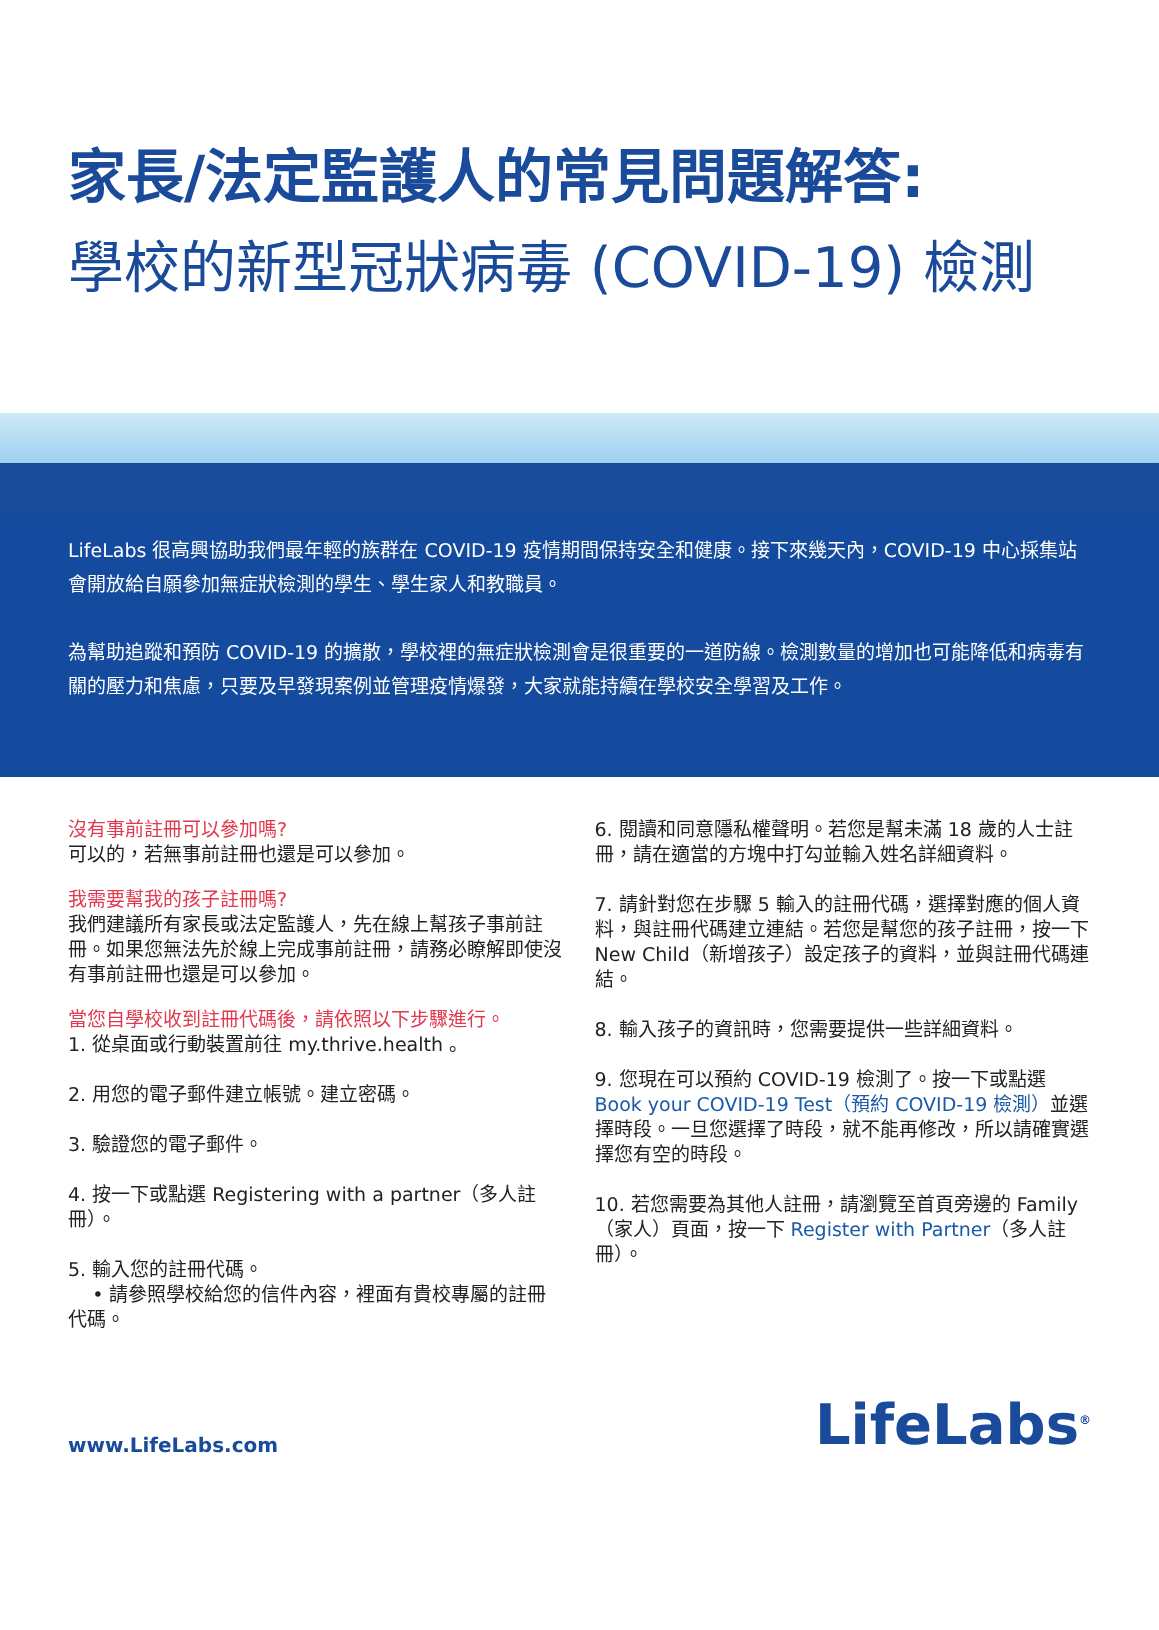家長/法定監護人的常見問題解答:
學校的新型冠狀病毒 (COVID-19) 檢測
LifeLabs 很高興協助我們最年輕的族群在 COVID-19 疫情期間保持安全和健康。接下來幾天內，COVID-19 中心採集站會開放給自願參加無症狀檢測的學生、學生家人和教職員。
為幫助追蹤和預防 COVID-19 的擴散，學校裡的無症狀檢測會是很重要的一道防線。檢測數量的增加也可能降低和病毒有關的壓力和焦慮，只要及早發現案例並管理疫情爆發，大家就能持續在學校安全學習及工作。
沒有事前註冊可以參加嗎?
可以的，若無事前註冊也還是可以參加。
我需要幫我的孩子註冊嗎?
我們建議所有家長或法定監護人，先在線上幫孩子事前註冊。如果您無法先於線上完成事前註冊，請務必瞭解即使沒有事前註冊也還是可以參加。
當您自學校收到註冊代碼後，請依照以下步驟進行。
1. 從桌面或行動裝置前往 my.thrive.health 。
2. 用您的電子郵件建立帳號。建立密碼。
3. 驗證您的電子郵件。
4. 按一下或點選 Registering with a partner（多人註冊）。
5. 輸入您的註冊代碼。
• 請參照學校給您的信件內容，裡面有貴校專屬的註冊代碼。
6. 閱讀和同意隱私權聲明。若您是幫未滿 18 歲的人士註冊，請在適當的方塊中打勾並輸入姓名詳細資料。
7. 請針對您在步驟 5 輸入的註冊代碼，選擇對應的個人資料，與註冊代碼建立連結。若您是幫您的孩子註冊，按一下 New Child（新增孩子）設定孩子的資料，並與註冊代碼連結。
8. 輸入孩子的資訊時，您需要提供一些詳細資料。
9. 您現在可以預約 COVID-19 檢測了。按一下或點選 Book your COVID-19 Test（預約 COVID-19 檢測）並選擇時段。一旦您選擇了時段，就不能再修改，所以請確實選擇您有空的時段。
10. 若您需要為其他人註冊，請瀏覽至首頁旁邊的 Family（家人）頁面，按一下 Register with Partner（多人註冊）。
www.LifeLabs.com
LifeLabs<sup>®</sup>